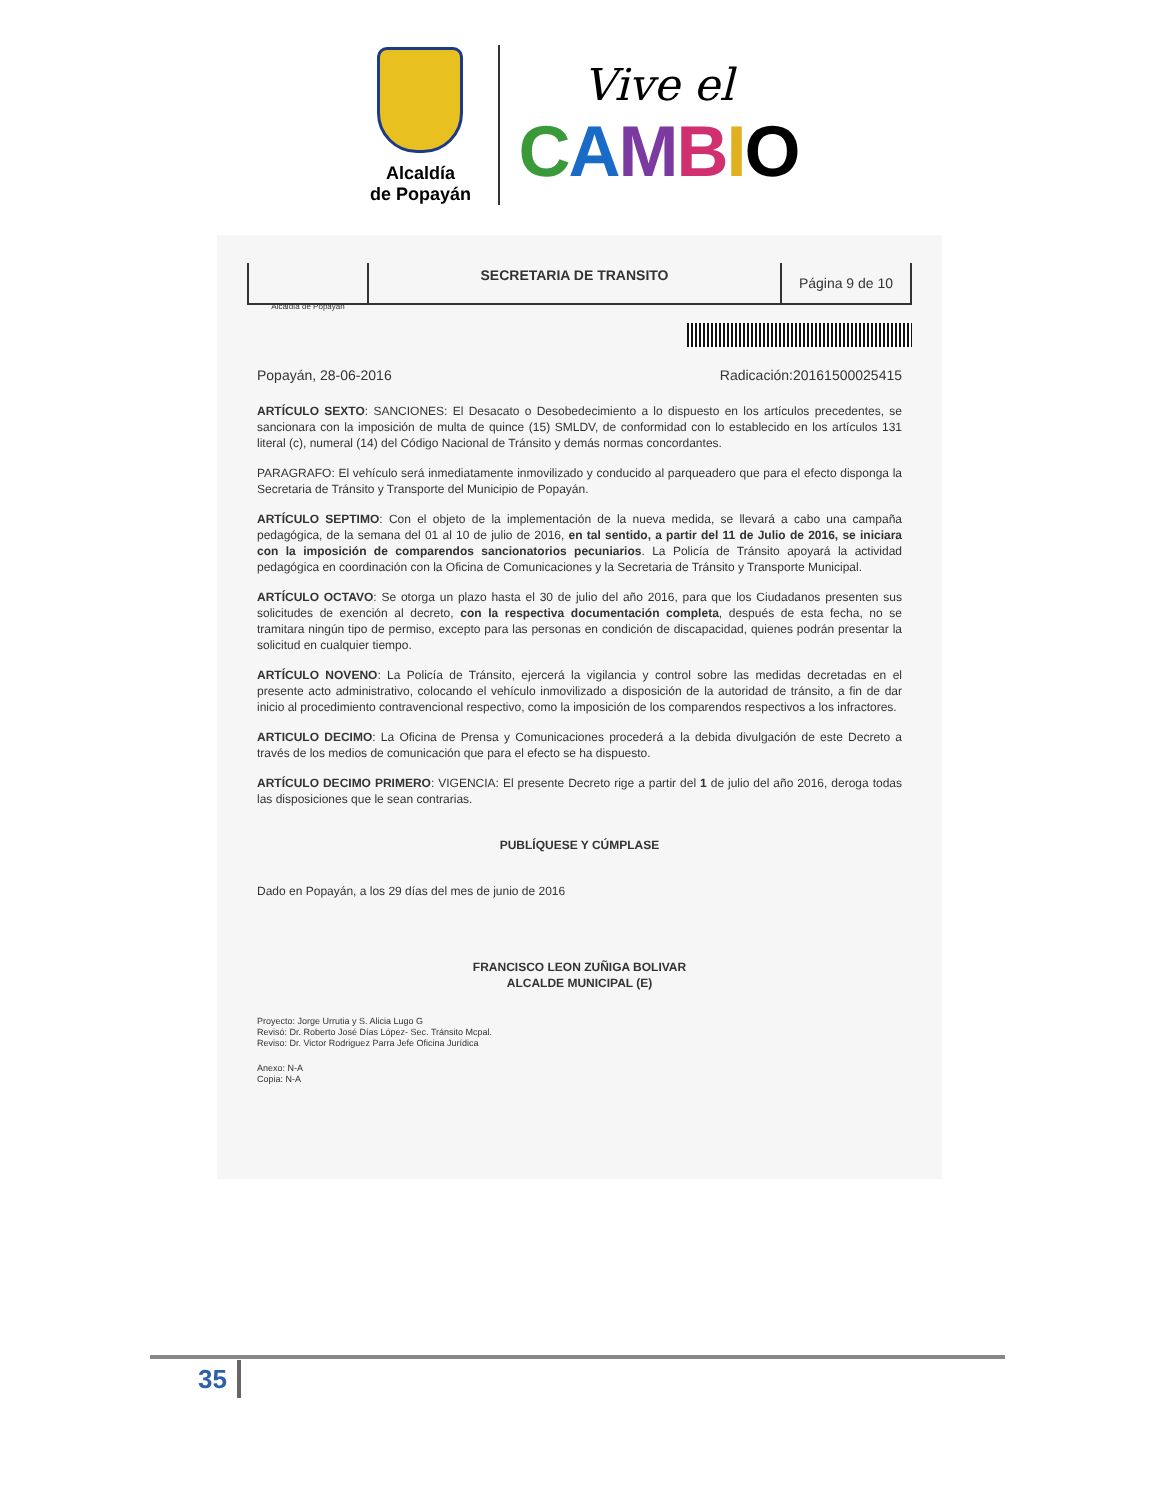Alcaldía
de Popayán
Vive el
CAMBIO
Alcaldía de Popayán
SECRETARIA DE TRANSITO
Página 9 de 10
Popayán, 28-06-2016 Radicación:20161500025415
ARTÍCULO SEXTO: SANCIONES: El Desacato o Desobedecimiento a lo dispuesto en los artículos precedentes, se sancionara con la imposición de multa de quince (15) SMLDV, de conformidad con lo establecido en los artículos 131 literal (c), numeral (14) del Código Nacional de Tránsito y demás normas concordantes.
PARAGRAFO: El vehículo será inmediatamente inmovilizado y conducido al parqueadero que para el efecto disponga la Secretaria de Tránsito y Transporte del Municipio de Popayán.
ARTÍCULO SEPTIMO: Con el objeto de la implementación de la nueva medida, se llevará a cabo una campaña pedagógica, de la semana del 01 al 10 de julio de 2016, en tal sentido, a partir del 11 de Julio de 2016, se iniciara con la imposición de comparendos sancionatorios pecuniarios. La Policía de Tránsito apoyará la actividad pedagógica en coordinación con la Oficina de Comunicaciones y la Secretaria de Tránsito y Transporte Municipal.
ARTÍCULO OCTAVO: Se otorga un plazo hasta el 30 de julio del año 2016, para que los Ciudadanos presenten sus solicitudes de exención al decreto, con la respectiva documentación completa, después de esta fecha, no se tramitara ningún tipo de permiso, excepto para las personas en condición de discapacidad, quienes podrán presentar la solicitud en cualquier tiempo.
ARTÍCULO NOVENO: La Policía de Tránsito, ejercerá la vigilancia y control sobre las medidas decretadas en el presente acto administrativo, colocando el vehículo inmovilizado a disposición de la autoridad de tránsito, a fin de dar inicio al procedimiento contravencional respectivo, como la imposición de los comparendos respectivos a los infractores.
ARTICULO DECIMO: La Oficina de Prensa y Comunicaciones procederá a la debida divulgación de este Decreto a través de los medios de comunicación que para el efecto se ha dispuesto.
ARTÍCULO DECIMO PRIMERO: VIGENCIA: El presente Decreto rige a partir del 1 de julio del año 2016, deroga todas las disposiciones que le sean contrarias.
PUBLÍQUESE Y CÚMPLASE
Dado en Popayán, a los 29 días del mes de junio de 2016
FRANCISCO LEON ZUÑIGA BOLIVAR
ALCALDE MUNICIPAL (E)
Proyecto: Jorge Urrutia y S. Alicia Lugo G
Revisó: Dr. Roberto José Días López- Sec. Tránsito Mcpal.
Reviso: Dr. Victor Rodriguez Parra Jefe Oficina Jurídica
Anexo: N-A
Copia: N-A
35